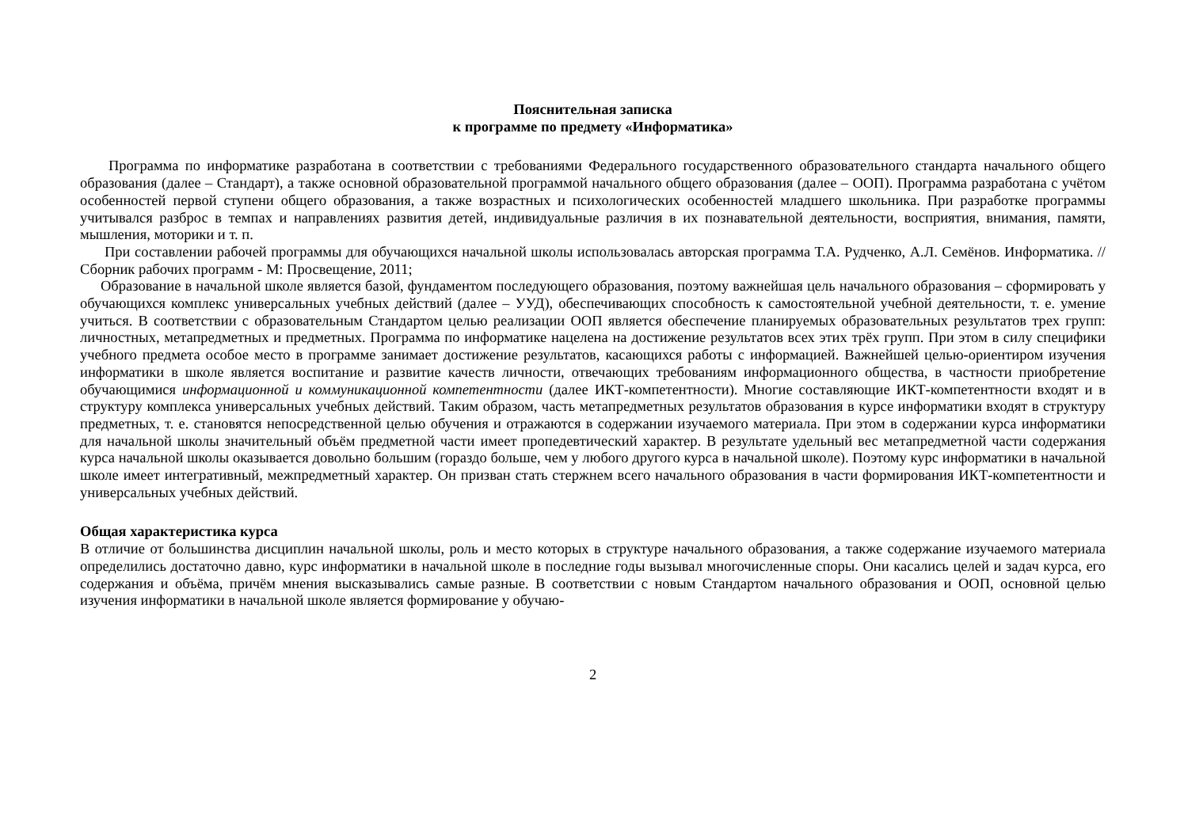Пояснительная записка
к программе по предмету «Информатика»
Программа по информатике разработана в соответствии с требованиями Федерального государственного образовательного стандарта начального общего образования (далее – Стандарт), а также основной образовательной программой начального общего образования (далее – ООП). Программа разработана с учётом особенностей первой ступени общего образования, а также возрастных и психологических особенностей младшего школьника. При разработке программы учитывался разброс в темпах и направлениях развития детей, индивидуальные различия в их познавательной деятельности, восприятия, внимания, памяти, мышления, моторики и т. п.
При составлении рабочей программы для обучающихся начальной школы использовалась авторская программа Т.А. Рудченко, А.Л. Семёнов. Информатика. // Сборник рабочих программ - М: Просвещение, 2011;
Образование в начальной школе является базой, фундаментом последующего образования, поэтому важнейшая цель начального образования – сформировать у обучающихся комплекс универсальных учебных действий (далее – УУД), обеспечивающих способность к самостоятельной учебной деятельности, т. е. умение учиться. В соответствии с образовательным Стандартом целью реализации ООП является обеспечение планируемых образовательных результатов трех групп: личностных, метапредметных и предметных. Программа по информатике нацелена на достижение результатов всех этих трёх групп. При этом в силу специфики учебного предмета особое место в программе занимает достижение результатов, касающихся работы с информацией. Важнейшей целью-ориентиром изучения информатики в школе является воспитание и развитие качеств личности, отвечающих требованиям информационного общества, в частности приобретение обучающимися информационной и коммуникационной компетентности (далее ИКТ-компетентности). Многие составляющие ИКТ-компетентности входят и в структуру комплекса универсальных учебных действий. Таким образом, часть метапредметных результатов образования в курсе информатики входят в структуру предметных, т. е. становятся непосредственной целью обучения и отражаются в содержании изучаемого материала. При этом в содержании курса информатики для начальной школы значительный объём предметной части имеет пропедевтический характер. В результате удельный вес метапредметной части содержания курса начальной школы оказывается довольно большим (гораздо больше, чем у любого другого курса в начальной школе). Поэтому курс информатики в начальной школе имеет интегративный, межпредметный характер. Он призван стать стержнем всего начального образования в части формирования ИКТ-компетентности и универсальных учебных действий.
Общая характеристика курса
В отличие от большинства дисциплин начальной школы, роль и место которых в структуре начального образования, а также содержание изучаемого материала определились достаточно давно, курс информатики в начальной школе в последние годы вызывал многочисленные споры. Они касались целей и задач курса, его содержания и объёма, причём мнения высказывались самые разные. В соответствии с новым Стандартом начального образования и ООП, основной целью изучения информатики в начальной школе является формирование у обучаю-
2